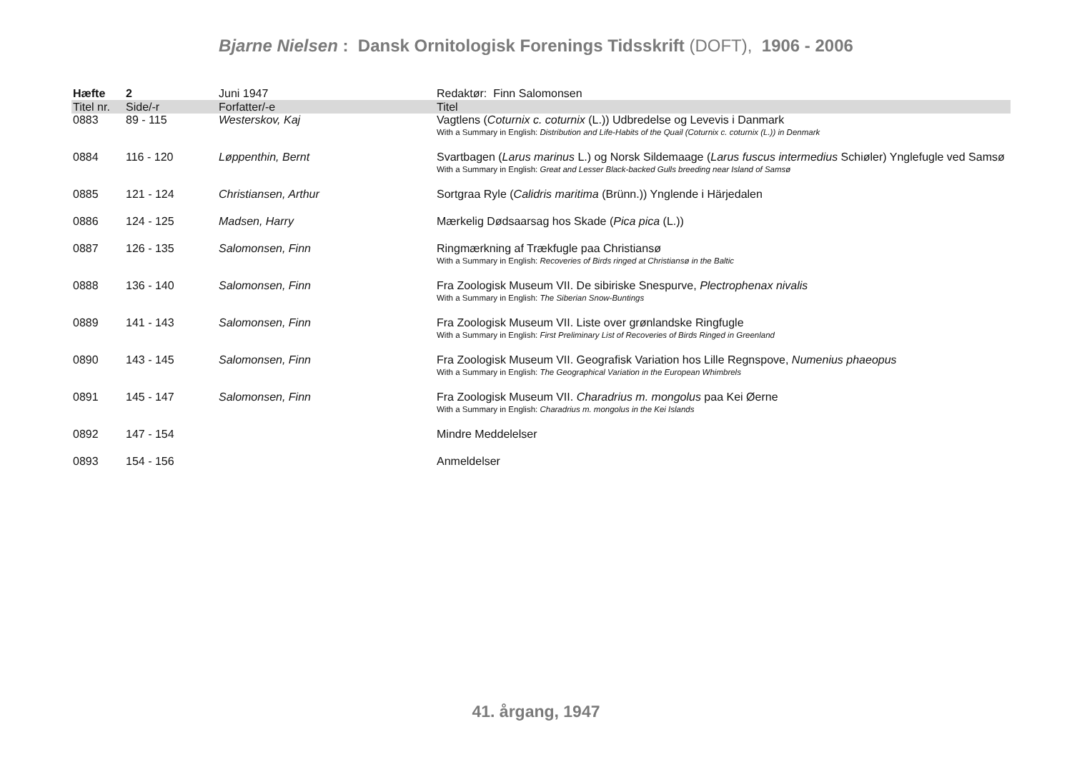Bjarne Nielsen : Dansk Ornitologisk Forenings Tidsskrift (DOFT), 1906 - 2006
| Hæfte | 2 | Juni 1947 | Redaktør: Finn Salomonsen |
| Titel nr. | Side/-r | Forfatter/-e | Titel |
| 0883 | 89 - 115 | Westerskov, Kaj | Vagtlens ( Coturnix c. coturnix (L.)) Udbredelse og Levevis i Danmark With a Summary in English: Distribution and Life-Habits of the Quail (Coturnix c. coturnix (L.)) in Denmark |
| 0884 | 116 - 120 | Løppenthin, Bernt | Svartbagen ( Larus marinus L.) og Norsk Sildemaage ( Larus fuscus intermedius Schiøler) Ynglefugle ved Samsø With a Summary in English: Great and Lesser Black-backed Gulls breeding near Island of Samsø |
| 0885 | 121 - 124 | Christiansen, Arthur | Sortgraa Ryle ( Calidris maritima (Brünn.)) Ynglende i Härjedalen |
| 0886 | 124 - 125 | Madsen, Harry | Mærkelig Dødsaarsag hos Skade ( Pica pica (L.)) |
| 0887 | 126 - 135 | Salomonsen, Finn | Ringmærkning af Trækfugle paa Christiansø With a Summary in English: Recoveries of Birds ringed at Christiansø in the Baltic |
| 0888 | 136 - 140 | Salomonsen, Finn | Fra Zoologisk Museum VII. De sibiriske Snespurve, Plectrophenax nivalis With a Summary in English: The Siberian Snow-Buntings |
| 0889 | 141 - 143 | Salomonsen, Finn | Fra Zoologisk Museum VII. Liste over grønlandske Ringfugle With a Summary in English: First Preliminary List of Recoveries of Birds Ringed in Greenland |
| 0890 | 143 - 145 | Salomonsen, Finn | Fra Zoologisk Museum VII. Geografisk Variation hos Lille Regnspove, Numenius phaeopus With a Summary in English: The Geographical Variation in the European Whimbrels |
| 0891 | 145 - 147 | Salomonsen, Finn | Fra Zoologisk Museum VII. Charadrius m. mongolus paa Kei Øerne With a Summary in English: Charadrius m. mongolus in the Kei Islands |
| 0892 | 147 - 154 | | Mindre Meddelelser |
| 0893 | 154 - 156 | | Anmeldelser |
41. årgang, 1947